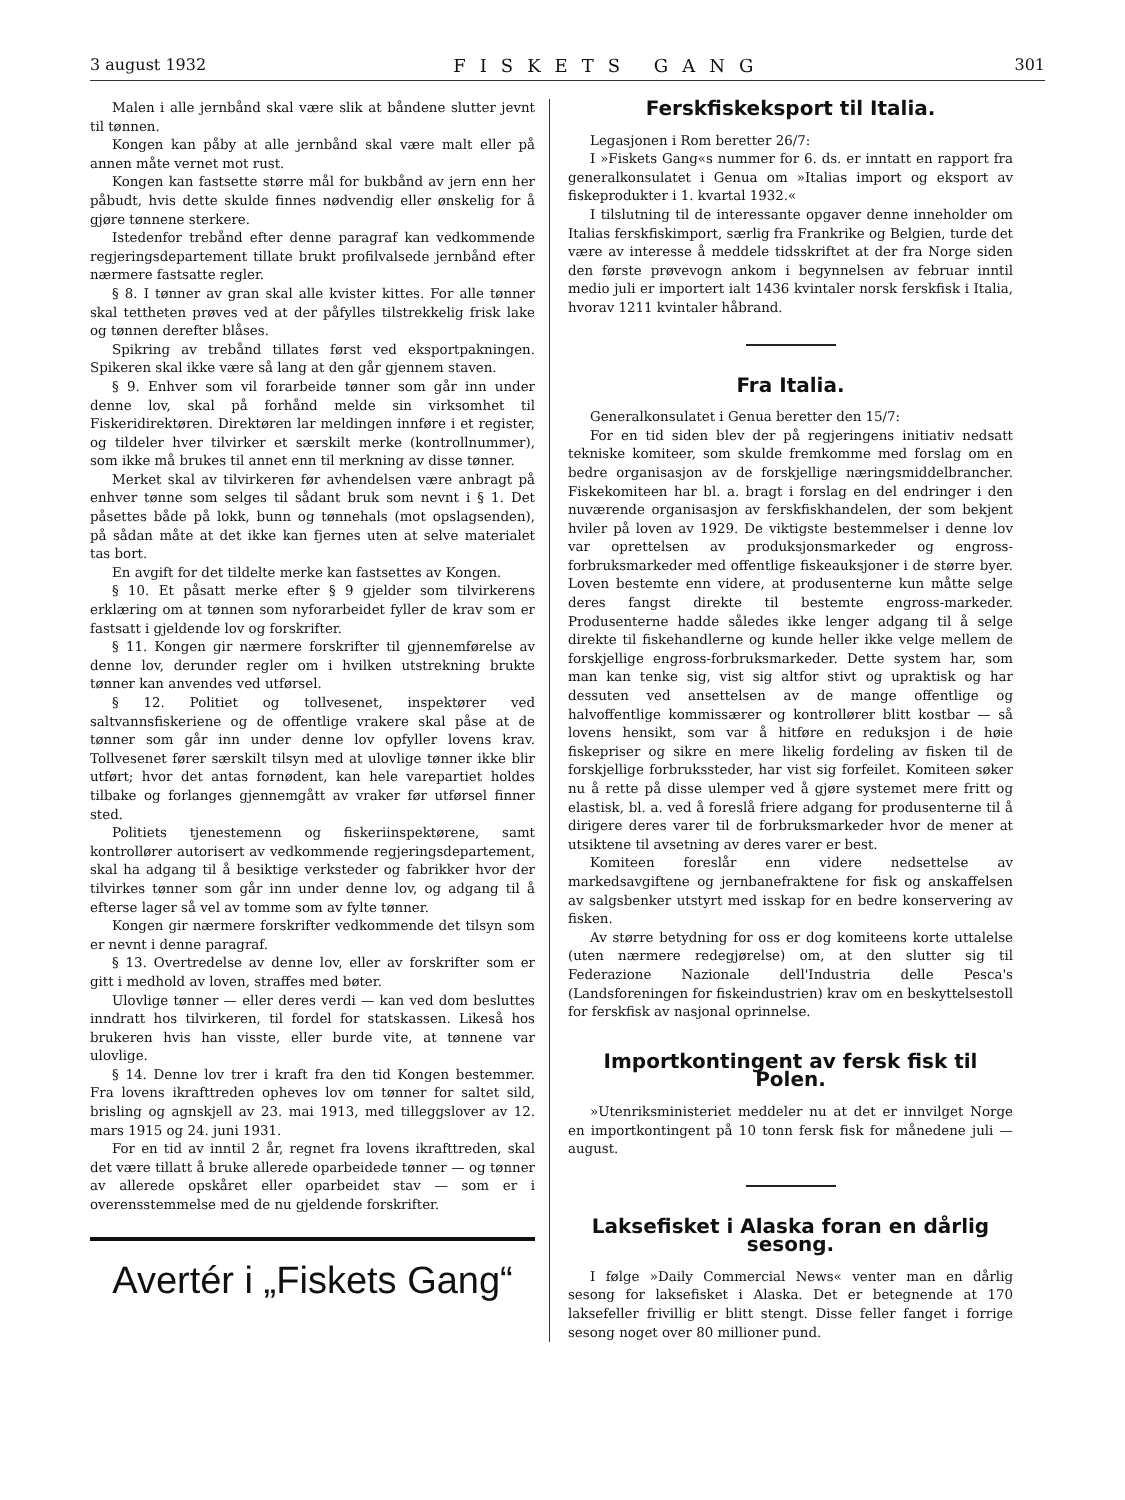3 august 1932 FISKETS GANG 301
Malen i alle jernbånd skal være slik at båndene slutter jevnt til tønnen.
Kongen kan påby at alle jernbånd skal være malt eller på annen måte vernet mot rust.
Kongen kan fastsette større mål for bukbånd av jern enn her påbudt, hvis dette skulde finnes nødvendig eller ønskelig for å gjøre tønnene sterkere.
Istedenfor trebånd efter denne paragraf kan vedkommende regjeringsdepartement tillate brukt profilvalsede jernbånd efter nærmere fastsatte regler.
§ 8. I tønner av gran skal alle kvister kittes. For alle tønner skal tettheten prøves ved at der påfylles tilstrekkelig frisk lake og tønnen derefter blåses.
Spikring av trebånd tillates først ved eksportpakningen. Spikeren skal ikke være så lang at den går gjennem staven.
§ 9. Enhver som vil forarbeide tønner som går inn under denne lov, skal på forhånd melde sin virksomhet til Fiskeridirektøren. Direktøren lar meldingen innføre i et register, og tildeler hver tilvirker et særskilt merke (kontrollnummer), som ikke må brukes til annet enn til merkning av disse tønner.
Merket skal av tilvirkeren før avhendelsen være anbragt på enhver tønne som selges til sådant bruk som nevnt i § 1. Det påsettes både på lokk, bunn og tønnehals (mot opslagsenden), på sådan måte at det ikke kan fjernes uten at selve materialet tas bort.
En avgift for det tildelte merke kan fastsettes av Kongen.
§ 10. Et påsatt merke efter § 9 gjelder som tilvirkerens erklæring om at tønnen som nyforarbeidet fyller de krav som er fastsatt i gjeldende lov og forskrifter.
§ 11. Kongen gir nærmere forskrifter til gjennemførelse av denne lov, derunder regler om i hvilken utstrekning brukte tønner kan anvendes ved utførsel.
§ 12. Politiet og tollvesenet, inspektører ved saltvannsfiskeriene og de offentlige vrakere skal påse at de tønner som går inn under denne lov opfyller lovens krav. Tollvesenet fører særskilt tilsyn med at ulovlige tønner ikke blir utført; hvor det antas fornødent, kan hele varepartiet holdes tilbake og forlanges gjennemgått av vraker før utførsel finner sted.
Politiets tjenestemenn og fiskeriinspektørene, samt kontrollører autorisert av vedkommende regjeringsdepartement, skal ha adgang til å besiktige verksteder og fabrikker hvor der tilvirkes tønner som går inn under denne lov, og adgang til å efterse lager så vel av tomme som av fylte tønner.
Kongen gir nærmere forskrifter vedkommende det tilsyn som er nevnt i denne paragraf.
§ 13. Overtredelse av denne lov, eller av forskrifter som er gitt i medhold av loven, straffes med bøter.
Ulovlige tønner — eller deres verdi — kan ved dom besluttes inndratt hos tilvirkeren, til fordel for statskassen. Likeså hos brukeren hvis han visste, eller burde vite, at tønnene var ulovlige.
§ 14. Denne lov trer i kraft fra den tid Kongen bestemmer. Fra lovens ikrafttreden opheves lov om tønner for saltet sild, brisling og agnskjell av 23. mai 1913, med tilleggslover av 12. mars 1915 og 24. juni 1931.
For en tid av inntil 2 år, regnet fra lovens ikrafttreden, skal det være tillatt å bruke allerede oparbeidede tønner — og tønner av allerede opskåret eller oparbeidet stav — som er i overensstemmelse med de nu gjeldende forskrifter.
Avertér i „Fiskets Gang“
Ferskfiskeksport til Italia.
Legasjonen i Rom beretter 26/7:
I »Fiskets Gang«s nummer for 6. ds. er inntatt en rapport fra generalkonsulatet i Genua om »Italias import og eksport av fiskeprodukter i 1. kvartal 1932.«
I tilslutning til de interessante opgaver denne inneholder om Italias ferskfiskimport, særlig fra Frankrike og Belgien, turde det være av interesse å meddele tidsskriftet at der fra Norge siden den første prøvevogn ankom i begynnelsen av februar inntil medio juli er importert ialt 1436 kvintaler norsk ferskfisk i Italia, hvorav 1211 kvintaler håbrand.
Fra Italia.
Generalkonsulatet i Genua beretter den 15/7:
For en tid siden blev der på regjeringens initiativ nedsatt tekniske komiteer, som skulde fremkomme med forslag om en bedre organisasjon av de forskjellige næringsmiddelbrancher. Fiskekomiteen har bl. a. bragt i forslag en del endringer i den nuværende organisasjon av ferskfiskhandelen, der som bekjent hviler på loven av 1929. De viktigste bestemmelser i denne lov var oprettelsen av produksjonsmarkeder og engross-forbruksmarkeder med offentlige fiskeauksjoner i de større byer. Loven bestemte enn videre, at produsenterne kun måtte selge deres fangst direkte til bestemte engross-markeder. Produsenterne hadde således ikke lenger adgang til å selge direkte til fiskehandlerne og kunde heller ikke velge mellem de forskjellige engross-forbruksmarkeder. Dette system har, som man kan tenke sig, vist sig altfor stivt og upraktisk og har dessuten ved ansettelsen av de mange offentlige og halvoffentlige kommissærer og kontrollører blitt kostbar — så lovens hensikt, som var å hitføre en reduksjon i de høie fiskepriser og sikre en mere likelig fordeling av fisken til de forskjellige forbrukssteder, har vist sig forfeilet. Komiteen søker nu å rette på disse ulemper ved å gjøre systemet mere fritt og elastisk, bl. a. ved å foreslå friere adgang for produsenterne til å dirigere deres varer til de forbruksmarkeder hvor de mener at utsiktene til avsetning av deres varer er best.
Komiteen foreslår enn videre nedsettelse av markedsavgiftene og jernbanefraktene for fisk og anskaffelsen av salgsbenker utstyrt med isskap for en bedre konservering av fisken.
Av større betydning for oss er dog komiteens korte uttalelse (uten nærmere redegjørelse) om, at den slutter sig til Federazione Nazionale dell'Industria delle Pesca's (Landsforeningen for fiskeindustrien) krav om en beskyttelsestoll for ferskfisk av nasjonal oprinnelse.
Importkontingent av fersk fisk til Polen.
»Utenriksministeriet meddeler nu at det er innvilget Norge en importkontingent på 10 tonn fersk fisk for månedene juli —august.
Laksefisket i Alaska foran en dårlig sesong.
I følge »Daily Commercial News« venter man en dårlig sesong for laksefisket i Alaska. Det er betegnende at 170 laksefeller frivillig er blitt stengt. Disse feller fanget i forrige sesong noget over 80 millioner pund.